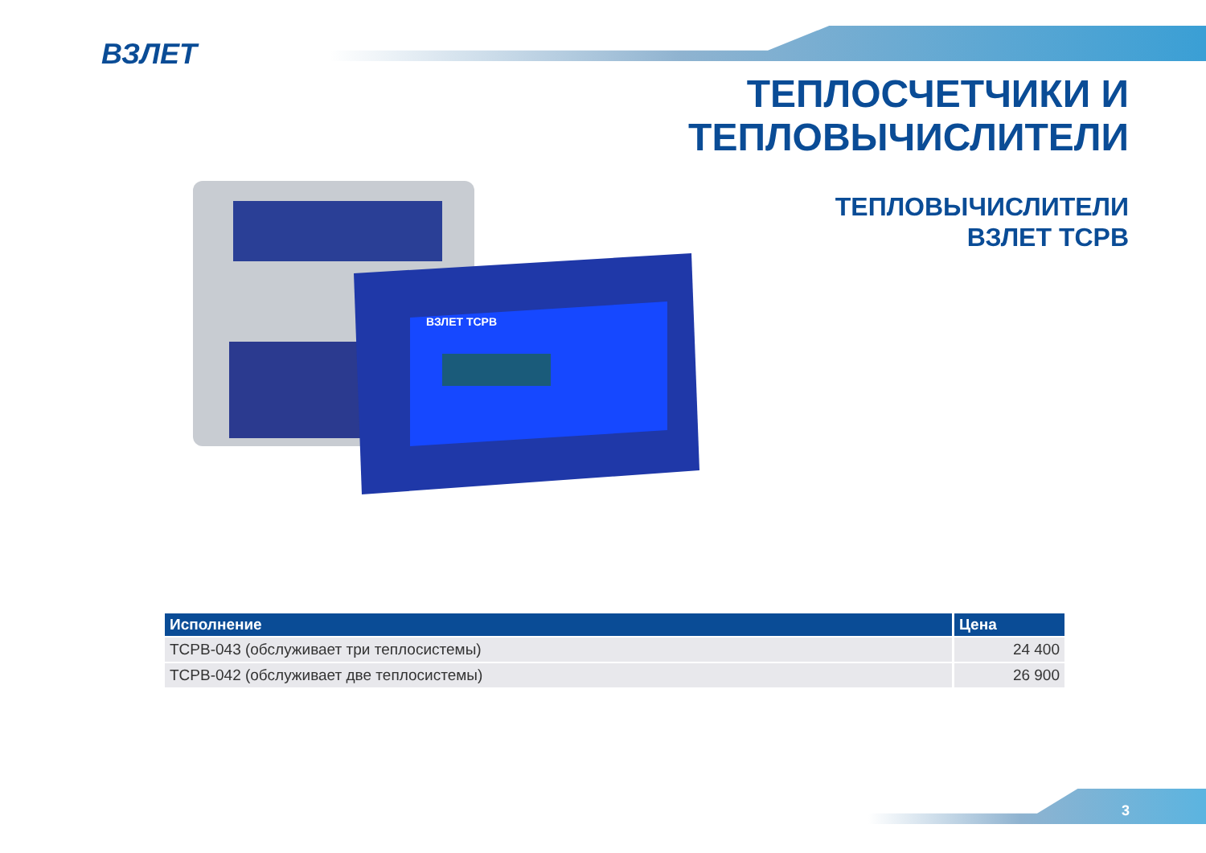ВЗЛЕТ
ТЕПЛОСЧЕТЧИКИ И
ТЕПЛОВЫЧИСЛИТЕЛИ
ТЕПЛОВЫЧИСЛИТЕЛИ
ВЗЛЕТ ТСРВ
ВЗЛЕТ ТСРВ
| Исполнение | Цена |
| --- | --- |
| ТСРВ-043 (обслуживает три теплосистемы) | 24 400 |
| ТСРВ-042 (обслуживает две теплосистемы) | 26 900 |
3